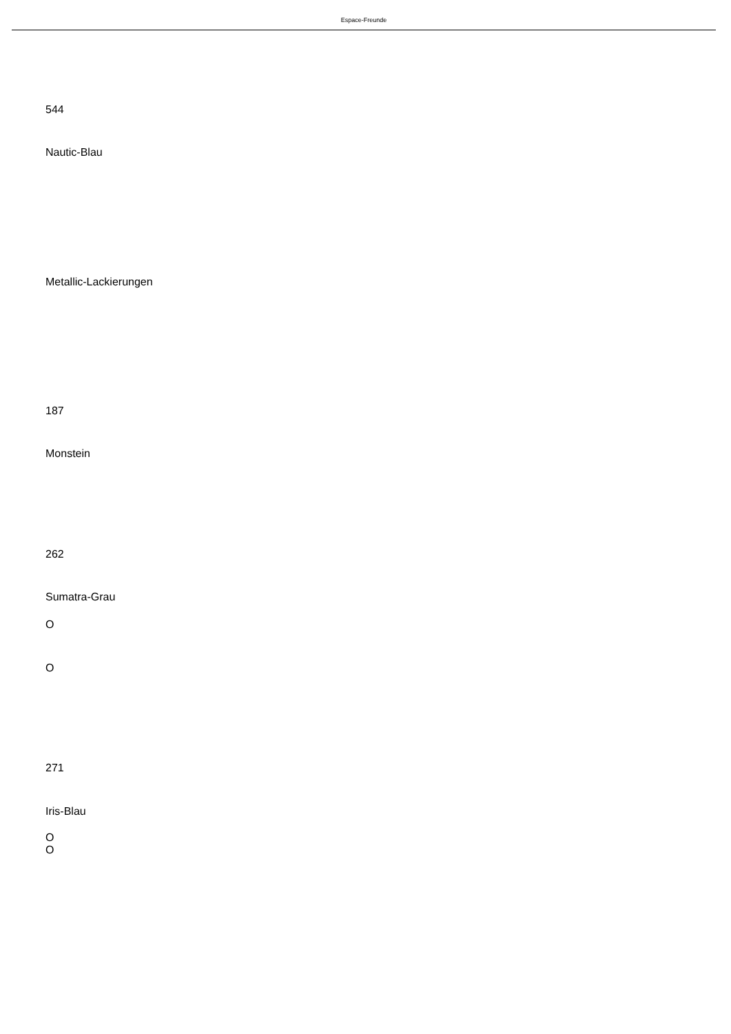Espace-Freunde
544
Nautic-Blau
Metallic-Lackierungen
187
Monstein
262
Sumatra-Grau
O
O
271
Iris-Blau
O
O